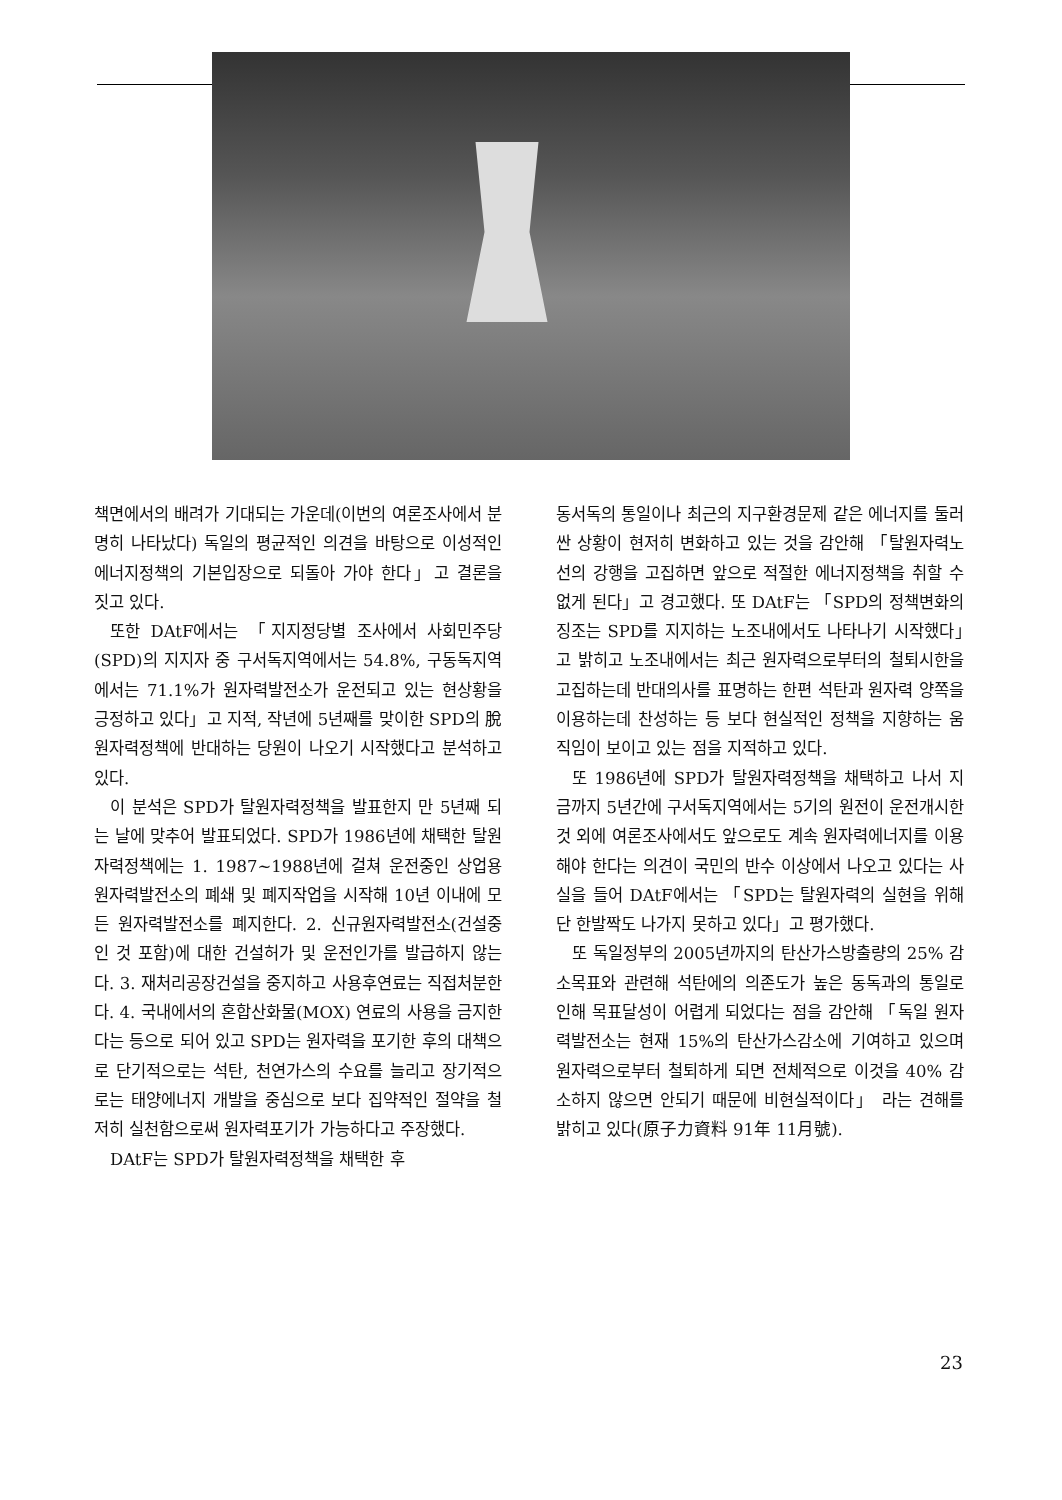책면에서의 배려가 기대되는 가운데(이번의 여론조사에서 분명히 나타났다) 독일의 평균적인 의견을 바탕으로 이성적인 에너지정책의 기본입장으로 되돌아 가야 한다」고 결론을 짓고 있다.
또한 DAtF에서는 「지지정당별 조사에서 사회민주당(SPD)의 지지자 중 구서독지역에서는 54.8%, 구동독지역에서는 71.1%가 원자력발전소가 운전되고 있는 현상황을 긍정하고 있다」고 지적, 작년에 5년째를 맞이한 SPD의 脫원자력정책에 반대하는 당원이 나오기 시작했다고 분석하고 있다.
이 분석은 SPD가 탈원자력정책을 발표한지 만 5년째 되는 날에 맞추어 발표되었다. SPD가 1986년에 채택한 탈원자력정책에는 1. 1987~1988년에 걸쳐 운전중인 상업용 원자력발전소의 폐쇄 및 폐지작업을 시작해 10년 이내에 모든 원자력발전소를 폐지한다. 2. 신규원자력발전소(건설중인 것 포함)에 대한 건설허가 및 운전인가를 발급하지 않는다. 3. 재처리공장건설을 중지하고 사용후연료는 직접처분한다. 4. 국내에서의 혼합산화물(MOX) 연료의 사용을 금지한다는 등으로 되어 있고 SPD는 원자력을 포기한 후의 대책으로 단기적으로는 석탄, 천연가스의 수요를 늘리고 장기적으로는 태양에너지 개발을 중심으로 보다 집약적인 절약을 철저히 실천함으로써 원자력포기가 가능하다고 주장했다.
DAtF는 SPD가 탈원자력정책을 채택한 후
동서독의 통일이나 최근의 지구환경문제 같은 에너지를 둘러싼 상황이 현저히 변화하고 있는 것을 감안해 「탈원자력노선의 강행을 고집하면 앞으로 적절한 에너지정책을 취할 수 없게 된다」고 경고했다. 또 DAtF는 「SPD의 정책변화의 징조는 SPD를 지지하는 노조내에서도 나타나기 시작했다」고 밝히고 노조내에서는 최근 원자력으로부터의 철퇴시한을 고집하는데 반대의사를 표명하는 한편 석탄과 원자력 양쪽을 이용하는데 찬성하는 등 보다 현실적인 정책을 지향하는 움직임이 보이고 있는 점을 지적하고 있다.
또 1986년에 SPD가 탈원자력정책을 채택하고 나서 지금까지 5년간에 구서독지역에서는 5기의 원전이 운전개시한 것 외에 여론조사에서도 앞으로도 계속 원자력에너지를 이용해야 한다는 의견이 국민의 반수 이상에서 나오고 있다는 사실을 들어 DAtF에서는 「SPD는 탈원자력의 실현을 위해 단 한발짝도 나가지 못하고 있다」고 평가했다.
또 독일정부의 2005년까지의 탄산가스방출량의 25% 감소목표와 관련해 석탄에의 의존도가 높은 동독과의 통일로 인해 목표달성이 어렵게 되었다는 점을 감안해 「독일 원자력발전소는 현재 15%의 탄산가스감소에 기여하고 있으며 원자력으로부터 철퇴하게 되면 전체적으로 이것을 40% 감소하지 않으면 안되기 때문에 비현실적이다」 라는 견해를 밝히고 있다(原子力資料 91年 11月號).
23